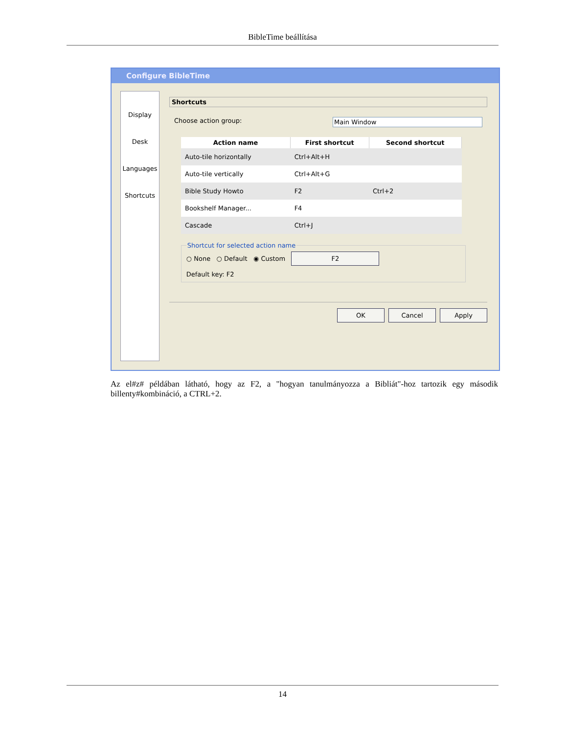BibleTime beállítása
Configure BibleTime
Display
Desk
Languages
Shortcuts
Shortcuts
Choose action group: Main Window
| Action name | First shortcut | Second shortcut |
| --- | --- | --- |
| Auto-tile horizontally | Ctrl+Alt+H | |
| Auto-tile vertically | Ctrl+Alt+G | |
| Bible Study Howto | F2 | Ctrl+2 |
| Bookshelf Manager... | F4 | |
| Cascade | Ctrl+J | |
Shortcut for selected action name
○ None ○ Default ◉ Custom F2
Default key: F2
OK Cancel Apply
Az el#z# példában látható, hogy az F2, a "hogyan tanulmányozza a Bibliát"-hoz tartozik egy második billenty#kombináció, a CTRL+2.
14